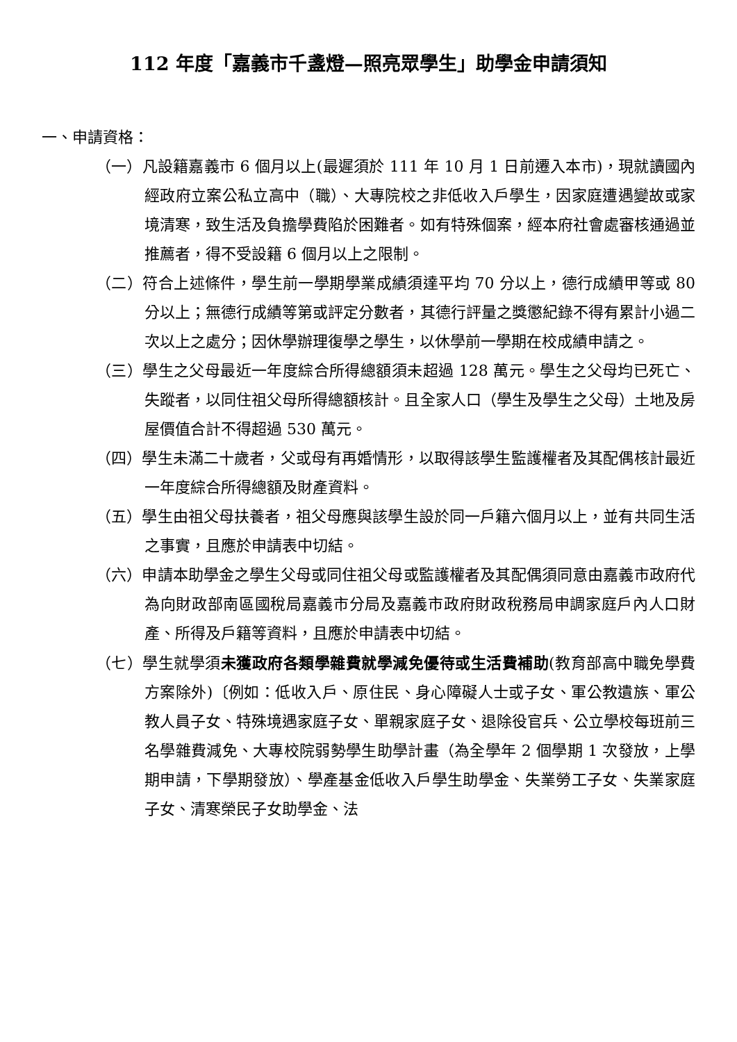112 年度「嘉義市千盞燈—照亮眾學生」助學金申請須知
一、申請資格：
（一）凡設籍嘉義市 6 個月以上(最遲須於 111 年 10 月 1 日前遷入本市)，現就讀國內經政府立案公私立高中（職）、大專院校之非低收入戶學生，因家庭遭遇變故或家境清寒，致生活及負擔學費陷於困難者。如有特殊個案，經本府社會處審核通過並推薦者，得不受設籍 6 個月以上之限制。
（二）符合上述條件，學生前一學期學業成績須達平均 70 分以上，德行成績甲等或 80 分以上；無德行成績等第或評定分數者，其德行評量之獎懲紀錄不得有累計小過二次以上之處分；因休學辦理復學之學生，以休學前一學期在校成績申請之。
（三）學生之父母最近一年度綜合所得總額須未超過 128 萬元。學生之父母均已死亡、失蹤者，以同住祖父母所得總額核計。且全家人口（學生及學生之父母）土地及房屋價值合計不得超過 530 萬元。
（四）學生未滿二十歲者，父或母有再婚情形，以取得該學生監護權者及其配偶核計最近一年度綜合所得總額及財產資料。
（五）學生由祖父母扶養者，祖父母應與該學生設於同一戶籍六個月以上，並有共同生活之事實，且應於申請表中切結。
（六）申請本助學金之學生父母或同住祖父母或監護權者及其配偶須同意由嘉義市政府代為向財政部南區國稅局嘉義市分局及嘉義市政府財政稅務局申調家庭戶內人口財產、所得及戶籍等資料，且應於申請表中切結。
（七）學生就學須未獲政府各類學雜費就學減免優待或生活費補助(教育部高中職免學費方案除外)〔例如：低收入戶、原住民、身心障礙人士或子女、軍公教遺族、軍公教人員子女、特殊境遇家庭子女、單親家庭子女、退除役官兵、公立學校每班前三名學雜費減免、大專校院弱勢學生助學計畫（為全學年 2 個學期 1 次發放，上學期申請，下學期發放）、學產基金低收入戶學生助學金、失業勞工子女、失業家庭子女、清寒榮民子女助學金、法